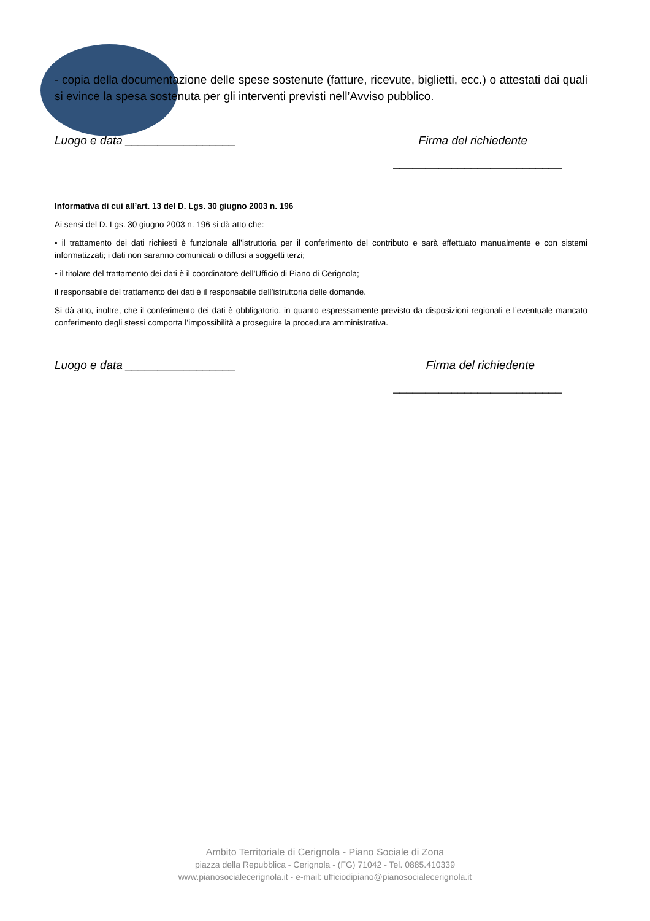- copia della documentazione delle spese sostenute (fatture, ricevute, biglietti, ecc.) o attestati dai quali si evince la spesa sostenuta per gli interventi previsti nell’Avviso pubblico.
Luogo e data _________________ Firma del richiedente
__________________________
Informativa di cui all’art. 13 del D. Lgs. 30 giugno 2003 n. 196
Ai sensi del D. Lgs. 30 giugno 2003 n. 196 si dà atto che:
• il trattamento dei dati richiesti è funzionale all’istruttoria per il conferimento del contributo e sarà effettuato manualmente e con sistemi informatizzati; i dati non saranno comunicati o diffusi a soggetti terzi;
• il titolare del trattamento dei dati è il coordinatore dell’Ufficio di Piano di Cerignola;
il responsabile del trattamento dei dati è il responsabile dell’istruttoria delle domande.
Si dà atto, inoltre, che il conferimento dei dati è obbligatorio, in quanto espressamente previsto da disposizioni regionali e l’eventuale mancato conferimento degli stessi comporta l’impossibilità a proseguire la procedura amministrativa.
Luogo e data _________________ Firma del richiedente
__________________________
Ambito Territoriale di Cerignola - Piano Sociale di Zona
piazza della Repubblica - Cerignola - (FG) 71042 - Tel. 0885.410339
www.pianosocialecerignola.it - e-mail: ufficiodipiano@pianosocialecerignola.it